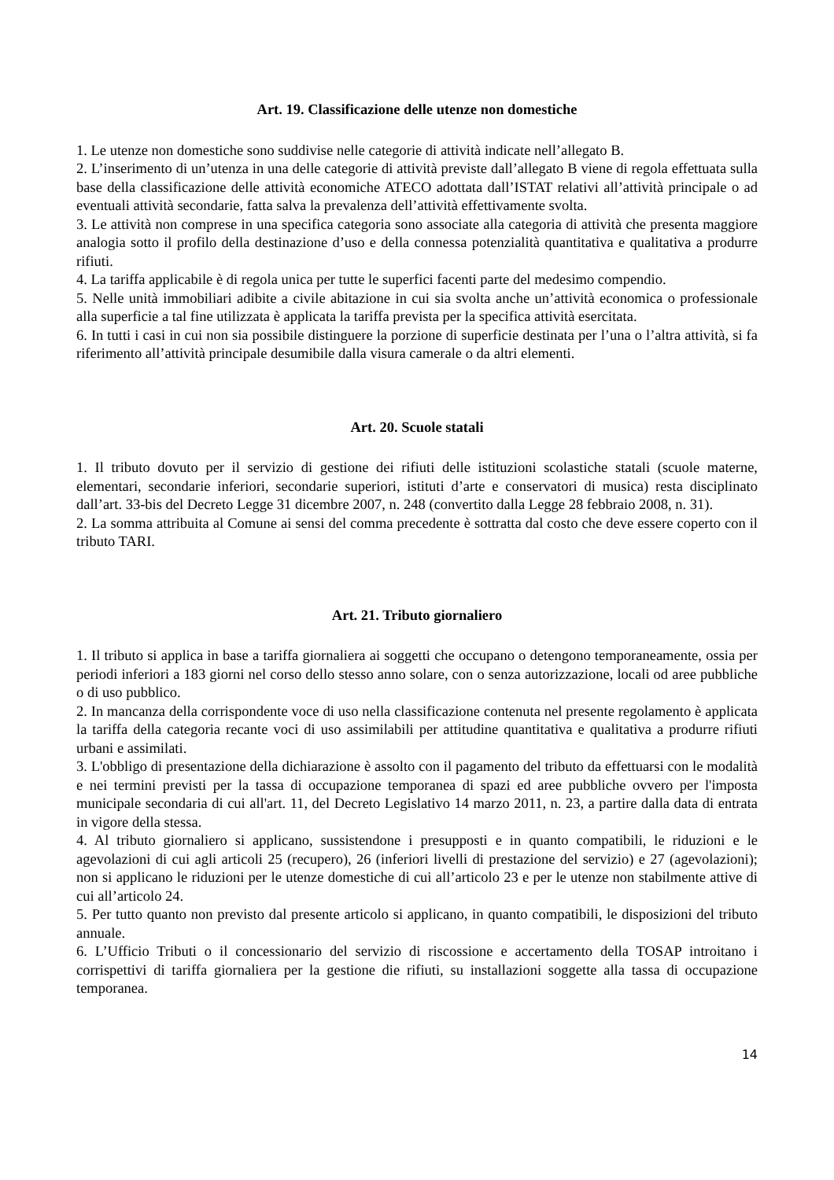Art. 19. Classificazione delle utenze non domestiche
1. Le utenze non domestiche sono suddivise nelle categorie di attività indicate nell’allegato B.
2. L’inserimento di un’utenza in una delle categorie di attività previste dall’allegato B viene di regola effettuata sulla base della classificazione delle attività economiche ATECO adottata dall’ISTAT relativi all’attività principale o ad eventuali attività secondarie, fatta salva la prevalenza dell’attività effettivamente svolta.
3. Le attività non comprese in una specifica categoria sono associate alla categoria di attività che presenta maggiore analogia sotto il profilo della destinazione d’uso e della connessa potenzialità quantitativa e qualitativa a produrre rifiuti.
4. La tariffa applicabile è di regola unica per tutte le superfici facenti parte del medesimo compendio.
5. Nelle unità immobiliari adibite a civile abitazione in cui sia svolta anche un’attività economica o professionale alla superficie a tal fine utilizzata è applicata la tariffa prevista per la specifica attività esercitata.
6. In tutti i casi in cui non sia possibile distinguere la porzione di superficie destinata per l’una o l’altra attività, si fa riferimento all’attività principale desumibile dalla visura camerale o da altri elementi.
Art. 20. Scuole statali
1. Il tributo dovuto per il servizio di gestione dei rifiuti delle istituzioni scolastiche statali (scuole materne, elementari, secondarie inferiori, secondarie superiori, istituti d’arte e conservatori di musica) resta disciplinato dall’art. 33-bis del Decreto Legge 31 dicembre 2007, n. 248 (convertito dalla Legge 28 febbraio 2008, n. 31).
2. La somma attribuita al Comune ai sensi del comma precedente è sottratta dal costo che deve essere coperto con il tributo TARI.
Art. 21. Tributo giornaliero
1. Il tributo si applica in base a tariffa giornaliera ai soggetti che occupano o detengono temporaneamente, ossia per periodi inferiori a 183 giorni nel corso dello stesso anno solare, con o senza autorizzazione, locali od aree pubbliche o di uso pubblico.
2. In mancanza della corrispondente voce di uso nella classificazione contenuta nel presente regolamento è applicata la tariffa della categoria recante voci di uso assimilabili per attitudine quantitativa e qualitativa a produrre rifiuti urbani e assimilati.
3. L'obbligo di presentazione della dichiarazione è assolto con il pagamento del tributo da effettuarsi con le modalità e nei termini previsti per la tassa di occupazione temporanea di spazi ed aree pubbliche ovvero per l'imposta municipale secondaria di cui all'art. 11, del Decreto Legislativo 14 marzo 2011, n. 23, a partire dalla data di entrata in vigore della stessa.
4. Al tributo giornaliero si applicano, sussistendone i presupposti e in quanto compatibili, le riduzioni e le agevolazioni di cui agli articoli 25 (recupero), 26 (inferiori livelli di prestazione del servizio) e 27 (agevolazioni); non si applicano le riduzioni per le utenze domestiche di cui all’articolo 23 e per le utenze non stabilmente attive di cui all’articolo 24.
5. Per tutto quanto non previsto dal presente articolo si applicano, in quanto compatibili, le disposizioni del tributo annuale.
6. L’Ufficio Tributi o il concessionario del servizio di riscossione e accertamento della TOSAP introitano i corrispettivi di tariffa giornaliera per la gestione die rifiuti, su installazioni soggette alla tassa di occupazione temporanea.
14